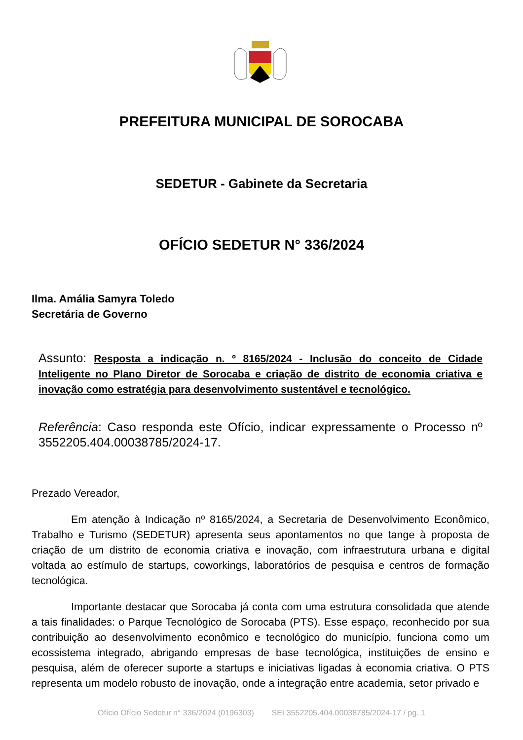PREFEITURA MUNICIPAL DE SOROCABA
SEDETUR - Gabinete da Secretaria
OFÍCIO SEDETUR N° 336/2024
Ilma. Amália Samyra Toledo
Secretária de Governo
Assunto: Resposta a indicação n. º 8165/2024 - Inclusão do conceito de Cidade Inteligente no Plano Diretor de Sorocaba e criação de distrito de economia criativa e inovação como estratégia para desenvolvimento sustentável e tecnológico.
Referência: Caso responda este Ofício, indicar expressamente o Processo nº 3552205.404.00038785/2024-17.
Prezado Vereador,
Em atenção à Indicação nº 8165/2024, a Secretaria de Desenvolvimento Econômico, Trabalho e Turismo (SEDETUR) apresenta seus apontamentos no que tange à proposta de criação de um distrito de economia criativa e inovação, com infraestrutura urbana e digital voltada ao estímulo de startups, coworkings, laboratórios de pesquisa e centros de formação tecnológica.
Importante destacar que Sorocaba já conta com uma estrutura consolidada que atende a tais finalidades: o Parque Tecnológico de Sorocaba (PTS). Esse espaço, reconhecido por sua contribuição ao desenvolvimento econômico e tecnológico do município, funciona como um ecossistema integrado, abrigando empresas de base tecnológica, instituições de ensino e pesquisa, além de oferecer suporte a startups e iniciativas ligadas à economia criativa. O PTS representa um modelo robusto de inovação, onde a integração entre academia, setor privado e
Ofício Ofício Sedetur n° 336/2024 (0196303) SEI 3552205.404.00038785/2024-17 / pg. 1